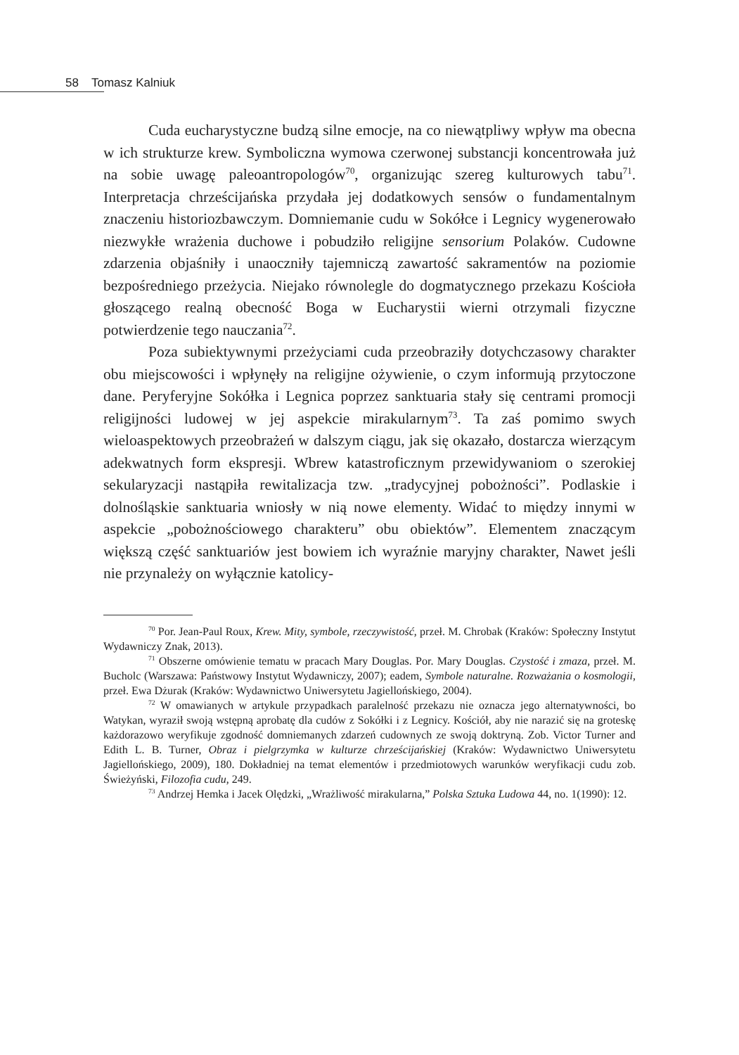58 Tomasz Kalniuk
Cuda eucharystyczne budzą silne emocje, na co niewątpliwy wpływ ma obecna w ich strukturze krew. Symboliczna wymowa czerwonej substancji koncentrowała już na sobie uwagę paleoantropologów<sup>70</sup>, organizując szereg kulturowych tabu<sup>71</sup>. Interpretacja chrześcijańska przydała jej dodatkowych sensów o fundamentalnym znaczeniu historiozbawczym. Domniemanie cudu w Sokółce i Legnicy wygenerowało niezwykłe wrażenia duchowe i pobudziło religijne sensorium Polaków. Cudowne zdarzenia objaśniły i unaoczniły tajemniczą zawartość sakramentów na poziomie bezpośredniego przeżycia. Niejako równolegle do dogmatycznego przekazu Kościoła głoszącego realną obecność Boga w Eucharystii wierni otrzymali fizyczne potwierdzenie tego nauczania<sup>72</sup>.
Poza subiektywnymi przeżyciami cuda przeobraziły dotychczasowy charakter obu miejscowości i wpłynęły na religijne ożywienie, o czym informują przytoczone dane. Peryferyjne Sokółka i Legnica poprzez sanktuaria stały się centrami promocji religijności ludowej w jej aspekcie mirakularnym<sup>73</sup>. Ta zaś pomimo swych wieloaspektowych przeobrażeń w dalszym ciągu, jak się okazało, dostarcza wierzącym adekwatnych form ekspresji. Wbrew katastroficznym przewidywaniom o szerokiej sekularyzacji nastąpiła rewitalizacja tzw. „tradycyjnej pobożności”. Podlaskie i dolnośląskie sanktuaria wniosły w nią nowe elementy. Widać to między innymi w aspekcie „pobożnościowego charakteru” obu obiektów”. Elementem znaczącym większą część sanktuariów jest bowiem ich wyraźnie maryjny charakter, Nawet jeśli nie przynależy on wyłącznie katolicy-
<sup>70</sup> Por. Jean-Paul Roux, Krew. Mity, symbole, rzeczywistość, przeł. M. Chrobak (Kraków: Społeczny Instytut Wydawniczy Znak, 2013).
<sup>71</sup> Obszerne omówienie tematu w pracach Mary Douglas. Por. Mary Douglas. Czystość i zmaza, przeł. M. Bucholc (Warszawa: Państwowy Instytut Wydawniczy, 2007); eadem, Symbole naturalne. Rozważania o kosmologii, przeł. Ewa Dżurak (Kraków: Wydawnictwo Uniwersytetu Jagiellońskiego, 2004).
<sup>72</sup> W omawianych w artykule przypadkach paralelność przekazu nie oznacza jego alternatywności, bo Watykan, wyraził swoją wstępną aprobatę dla cudów z Sokółki i z Legnicy. Kościół, aby nie narazić się na groteskę każdorazowo weryfikuje zgodność domniemanych zdarzeń cudownych ze swoją doktryną. Zob. Victor Turner and Edith L. B. Turner, Obraz i pielgrzymka w kulturze chrześcijańskiej (Kraków: Wydawnictwo Uniwersytetu Jagiellońskiego, 2009), 180. Dokładniej na temat elementów i przedmiotowych warunków weryfikacji cudu zob. Świeżyński, Filozofia cudu, 249.
<sup>73</sup> Andrzej Hemka i Jacek Olędzki, „Wrażliwość mirakularna,” Polska Sztuka Ludowa 44, no. 1(1990): 12.